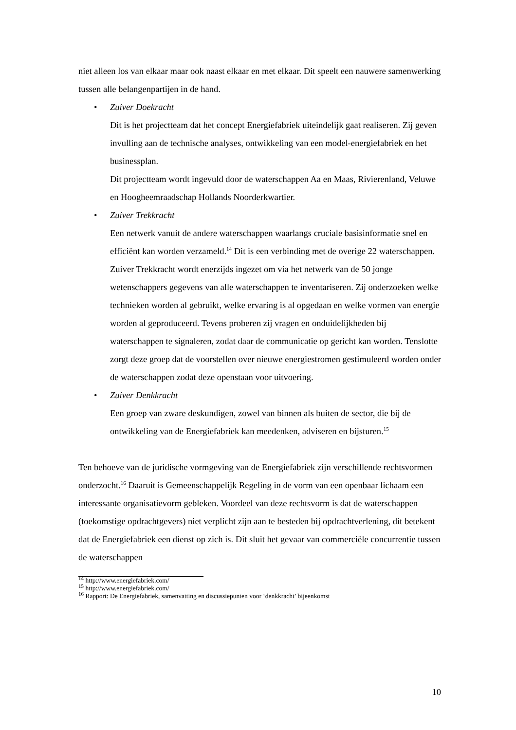niet alleen los van elkaar maar ook naast elkaar en met elkaar. Dit speelt een nauwere samenwerking tussen alle belangenpartijen in de hand.
• Zuiver Doekracht
Dit is het projectteam dat het concept Energiefabriek uiteindelijk gaat realiseren. Zij geven invulling aan de technische analyses, ontwikkeling van een model-energiefabriek en het businessplan.
Dit projectteam wordt ingevuld door de waterschappen Aa en Maas, Rivierenland, Veluwe en Hoogheemraadschap Hollands Noorderkwartier.
• Zuiver Trekkracht
Een netwerk vanuit de andere waterschappen waarlangs cruciale basisinformatie snel en efficiënt kan worden verzameld.<sup>14</sup> Dit is een verbinding met de overige 22 waterschappen. Zuiver Trekkracht wordt enerzijds ingezet om via het netwerk van de 50 jonge wetenschappers gegevens van alle waterschappen te inventariseren. Zij onderzoeken welke technieken worden al gebruikt, welke ervaring is al opgedaan en welke vormen van energie worden al geproduceerd. Tevens proberen zij vragen en onduidelijkheden bij waterschappen te signaleren, zodat daar de communicatie op gericht kan worden. Tenslotte zorgt deze groep dat de voorstellen over nieuwe energiestromen gestimuleerd worden onder de waterschappen zodat deze openstaan voor uitvoering.
• Zuiver Denkkracht
Een groep van zware deskundigen, zowel van binnen als buiten de sector, die bij de ontwikkeling van de Energiefabriek kan meedenken, adviseren en bijsturen.<sup>15</sup>
Ten behoeve van de juridische vormgeving van de Energiefabriek zijn verschillende rechtsvormen onderzocht.<sup>16</sup> Daaruit is Gemeenschappelijk Regeling in de vorm van een openbaar lichaam een interessante organisatievorm gebleken. Voordeel van deze rechtsvorm is dat de waterschappen (toekomstige opdrachtgevers) niet verplicht zijn aan te besteden bij opdrachtverlening, dit betekent dat de Energiefabriek een dienst op zich is. Dit sluit het gevaar van commerciële concurrentie tussen de waterschappen
<sup>14</sup> http://www.energiefabriek.com/
<sup>15</sup> http://www.energiefabriek.com/
<sup>16</sup> Rapport: De Energiefabriek, samenvatting en discussiepunten voor ‘denkkracht’ bijeenkomst
10